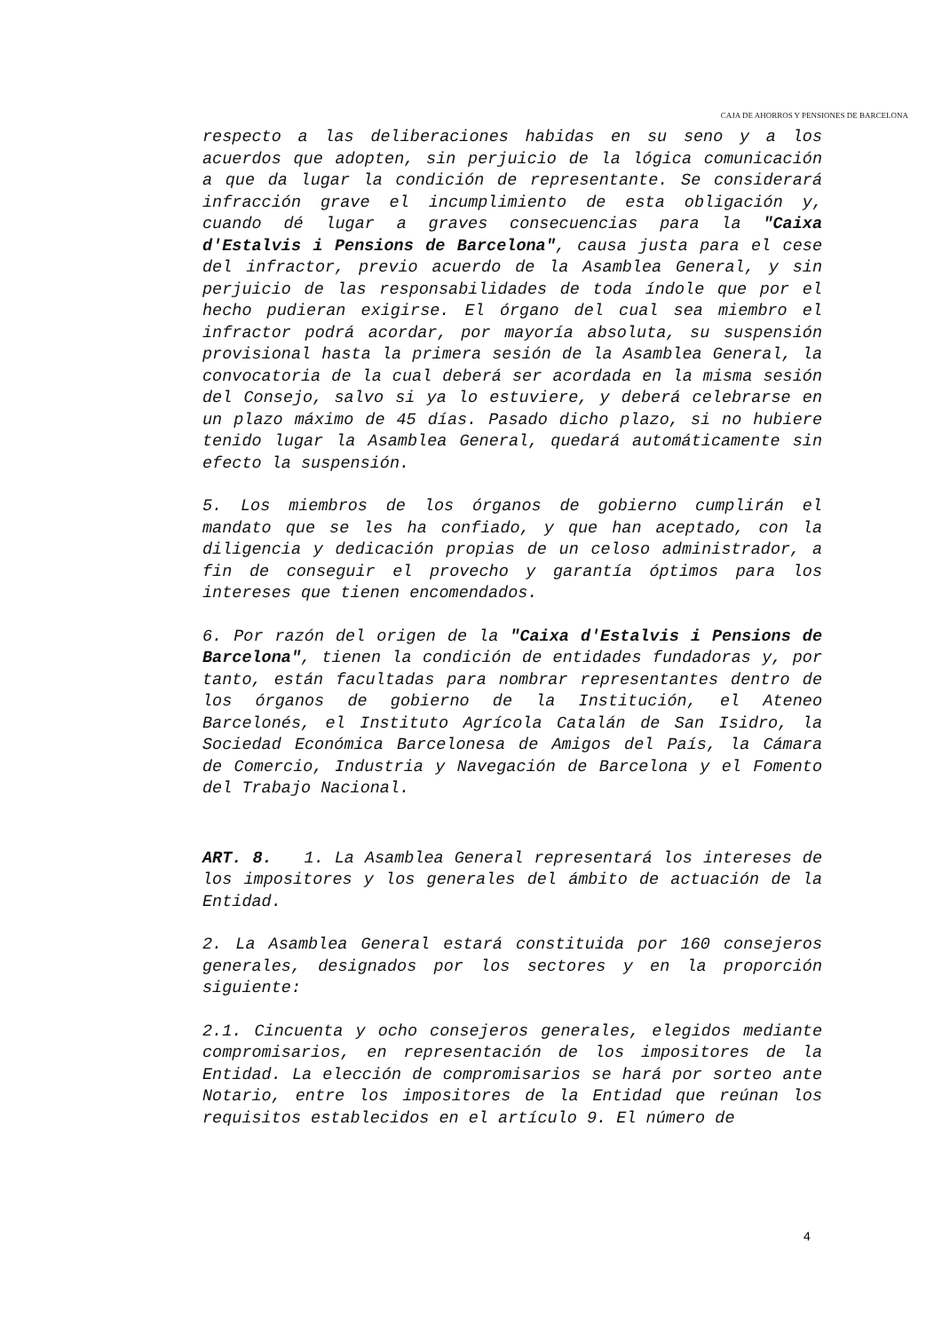CAJA DE AHORROS Y PENSIONES DE BARCELONA
respecto a las deliberaciones habidas en su seno y a los acuerdos que adopten, sin perjuicio de la lógica comunicación a que da lugar la condición de representante. Se considerará infracción grave el incumplimiento de esta obligación y, cuando dé lugar a graves consecuencias para la "Caixa d'Estalvis i Pensions de Barcelona", causa justa para el cese del infractor, previo acuerdo de la Asamblea General, y sin perjuicio de las responsabilidades de toda índole que por el hecho pudieran exigirse. El órgano del cual sea miembro el infractor podrá acordar, por mayoría absoluta, su suspensión provisional hasta la primera sesión de la Asamblea General, la convocatoria de la cual deberá ser acordada en la misma sesión del Consejo, salvo si ya lo estuviere, y deberá celebrarse en un plazo máximo de 45 días. Pasado dicho plazo, si no hubiere tenido lugar la Asamblea General, quedará automáticamente sin efecto la suspensión.
5. Los miembros de los órganos de gobierno cumplirán el mandato que se les ha confiado, y que han aceptado, con la diligencia y dedicación propias de un celoso administrador, a fin de conseguir el provecho y garantía óptimos para los intereses que tienen encomendados.
6. Por razón del origen de la "Caixa d'Estalvis i Pensions de Barcelona", tienen la condición de entidades fundadoras y, por tanto, están facultadas para nombrar representantes dentro de los órganos de gobierno de la Institución, el Ateneo Barcelonés, el Instituto Agrícola Catalán de San Isidro, la Sociedad Económica Barcelonesa de Amigos del País, la Cámara de Comercio, Industria y Navegación de Barcelona y el Fomento del Trabajo Nacional.
ART. 8. 1. La Asamblea General representará los intereses de los impositores y los generales del ámbito de actuación de la Entidad.
2. La Asamblea General estará constituida por 160 consejeros generales, designados por los sectores y en la proporción siguiente:
2.1. Cincuenta y ocho consejeros generales, elegidos mediante compromisarios, en representación de los impositores de la Entidad. La elección de compromisarios se hará por sorteo ante Notario, entre los impositores de la Entidad que reúnan los requisitos establecidos en el artículo 9. El número de
4